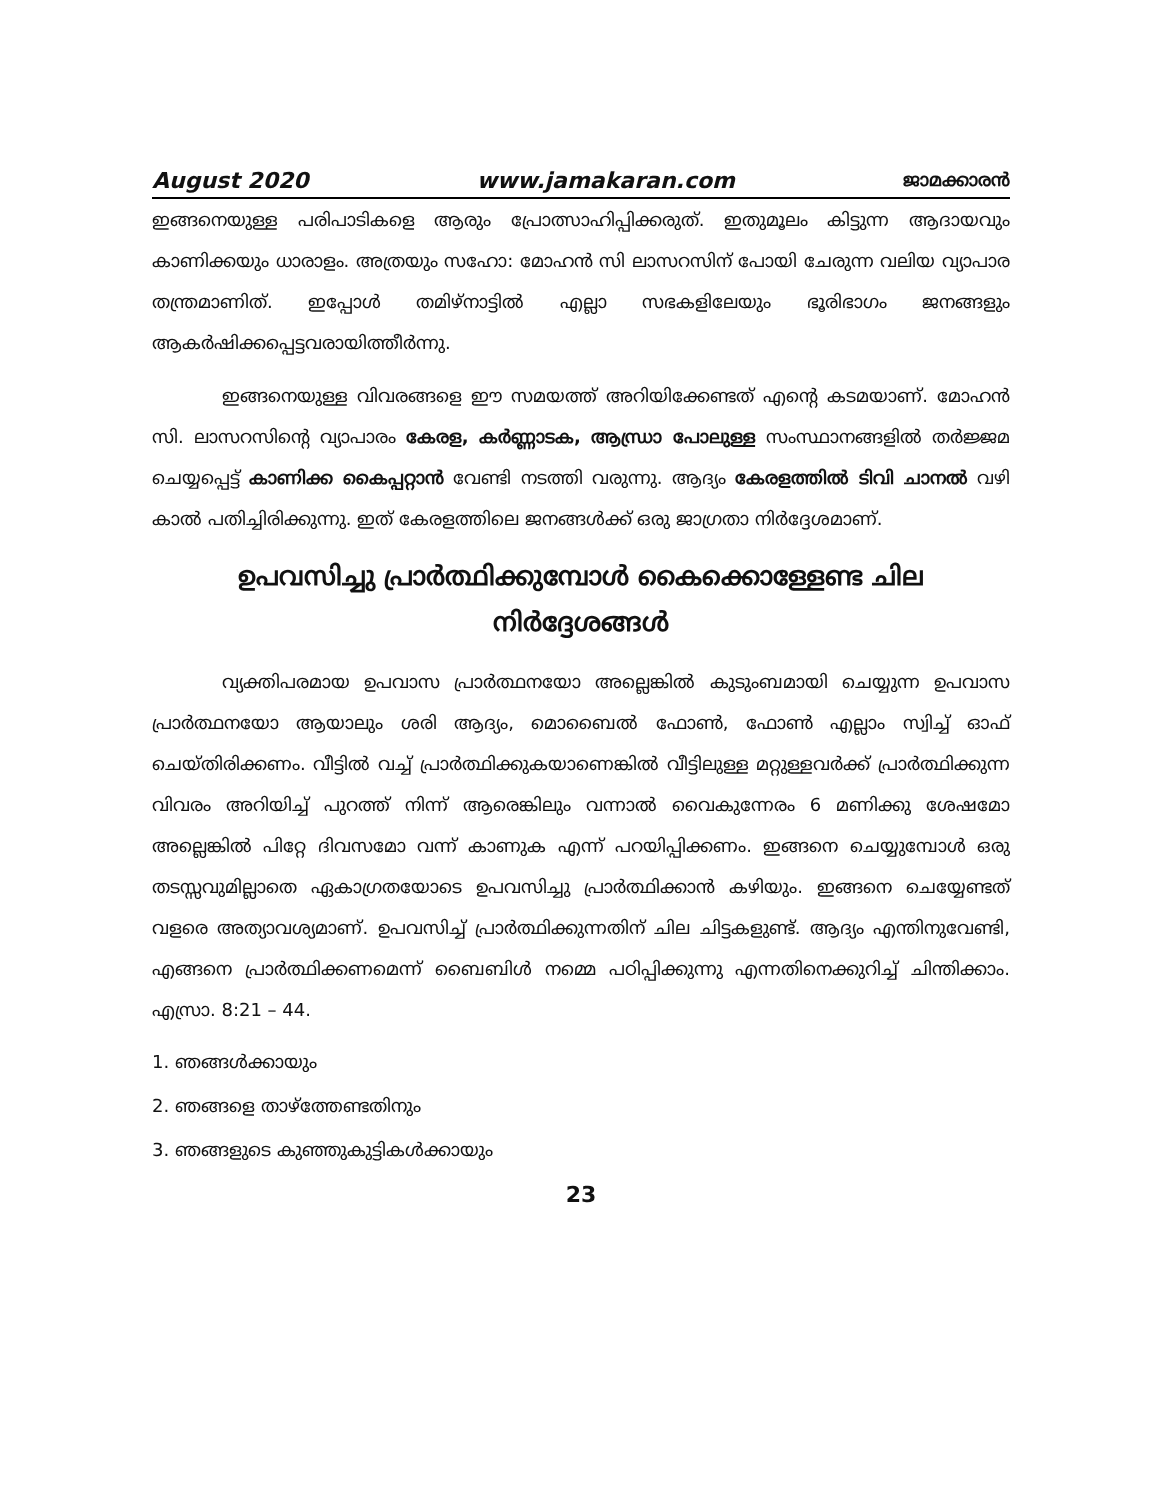August 2020 www.jamakaran.com ജാമക്കാരൻ
ഇങ്ങനെയുള്ള പരിപാടികളെ ആരും പ്രോത്സാഹിപ്പിക്കരുത്. ഇതുമൂലം കിട്ടുന്ന ആദായവും കാണിക്കയും ധാരാളം. അത്രയും സഹോ: മോഹൻ സി ലാസറസിന് പോയി ചേരുന്ന വലിയ വ്യാപാര തന്ത്രമാണിത്. ഇപ്പോൾ തമിഴ്നാട്ടിൽ എല്ലാ സഭകളിലേയും ഭൂരിഭാഗം ജനങ്ങളും ആകർഷിക്കപ്പെട്ടവരായിത്തീർന്നു.
ഇങ്ങനെയുള്ള വിവരങ്ങളെ ഈ സമയത്ത് അറിയിക്കേണ്ടത് എന്റെ കടമയാണ്. മോഹൻ സി. ലാസറസിന്റെ വ്യാപാരം കേരള, കർണ്ണാടക, ആന്ധ്രാ പോലുള്ള സംസ്ഥാനങ്ങളിൽ തർജ്ജമ ചെയ്യപ്പെട്ട് കാണിക്ക കൈപ്പറ്റാൻ വേണ്ടി നടത്തി വരുന്നു. ആദ്യം കേരളത്തിൽ ടിവി ചാനൽ വഴി കാൽ പതിച്ചിരിക്കുന്നു. ഇത് കേരളത്തിലെ ജനങ്ങൾക്ക് ഒരു ജാഗ്രതാ നിർദ്ദേശമാണ്.
ഉപവസിച്ചു പ്രാർത്ഥിക്കുമ്പോൾ കൈക്കൊള്ളേണ്ട ചില
നിർദ്ദേശങ്ങൾ
വ്യക്തിപരമായ ഉപവാസ പ്രാർത്ഥനയോ അല്ലെങ്കിൽ കുടുംബമായി ചെയ്യുന്ന ഉപവാസ പ്രാർത്ഥനയോ ആയാലും ശരി ആദ്യം, മൊബൈൽ ഫോൺ, ഫോൺ എല്ലാം സ്വിച്ച് ഓഫ് ചെയ്തിരിക്കണം. വീട്ടിൽ വച്ച് പ്രാർത്ഥിക്കുകയാണെങ്കിൽ വീട്ടിലുള്ള മറ്റുള്ളവർക്ക് പ്രാർത്ഥിക്കുന്ന വിവരം അറിയിച്ച് പുറത്ത് നിന്ന് ആരെങ്കിലും വന്നാൽ വൈകുന്നേരം 6 മണിക്കു ശേഷമോ അല്ലെങ്കിൽ പിറ്റേ ദിവസമോ വന്ന് കാണുക എന്ന് പറയിപ്പിക്കണം. ഇങ്ങനെ ചെയ്യുമ്പോൾ ഒരു തടസ്സവുമില്ലാതെ ഏകാഗ്രതയോടെ ഉപവസിച്ചു പ്രാർത്ഥിക്കാൻ കഴിയും. ഇങ്ങനെ ചെയ്യേണ്ടത് വളരെ അത്യാവശ്യമാണ്. ഉപവസിച്ച് പ്രാർത്ഥിക്കുന്നതിന് ചില ചിട്ടകളുണ്ട്. ആദ്യം എന്തിനുവേണ്ടി, എങ്ങനെ പ്രാർത്ഥിക്കണമെന്ന് ബൈബിൾ നമ്മെ പഠിപ്പിക്കുന്നു എന്നതിനെക്കുറിച്ച് ചിന്തിക്കാം. എസ്രാ. 8:21 – 44.
1. ഞങ്ങൾക്കായും
2. ഞങ്ങളെ താഴ്ത്തേണ്ടതിനും
3. ഞങ്ങളുടെ കുഞ്ഞുകുട്ടികൾക്കായും
23